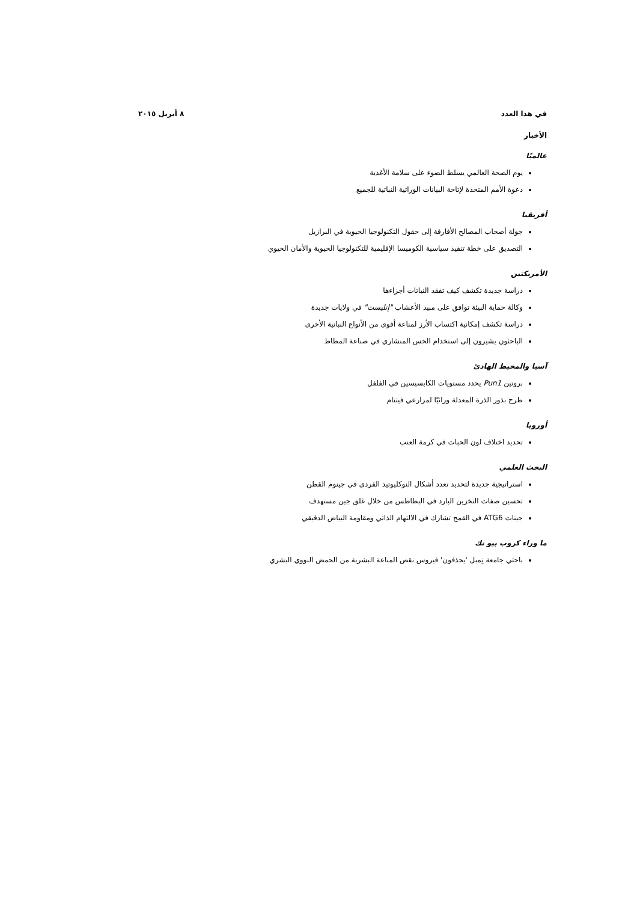في هذا العدد ٨ أبريل ٢٠١٥
الأخبار
عالميًا
يوم الصحة العالمي يسلط الضوء على سلامة الأغذية
دعوة الأمم المتحدة لإتاحة البيانات الوراثية النباتية للجميع
أفريقيا
جولة أصحاب المصالح الأفارقة إلى حقول التكنولوجيا الحيوية في البرازيل
التصديق على خطة تنفيذ سياسية الكوميسا الإقليمية للتكنولوجيا الحيوية والأمان الحيوي
الأمريكتين
دراسة جديدة تكشف كيف تفقد النباتات أجزاءها
وكالة حماية البيئة توافق على مبيد الأعشاب "إنليست" في ولايات جديدة
دراسة تكشف إمكانية اكتساب الأرز لمناعة أقوى من الأنواع النباتية الأخرى
الباحثون يشيرون إلى استخدام الخس المنشاري في صناعة المطاط
آسيا والمحيط الهادئ
بروتين Pun1 يحدد مستويات الكابسيسين في الفلفل
طرح بذور الذرة المعدلة وراثيًا لمزارعي فيتنام
أوروبا
تحديد اختلاف لون الحبات في كرمة العنب
البحث العلمي
استراتيجية جديدة لتحديد تعدد أشكال النوكليوتيد الفردي في جينوم القطن
تحسين صفات التخزين البارد في البطاطس من خلال غلق جين مستهدف
جينات ATG6 في القمح تشارك في الالتهام الذاتي ومقاومة البياض الدقيقي
ما وراء كروب بيو تك
باحثي جامعة تِمبل 'يحذفون' فيروس نقص المناعة البشرية من الحمض النووي البشري